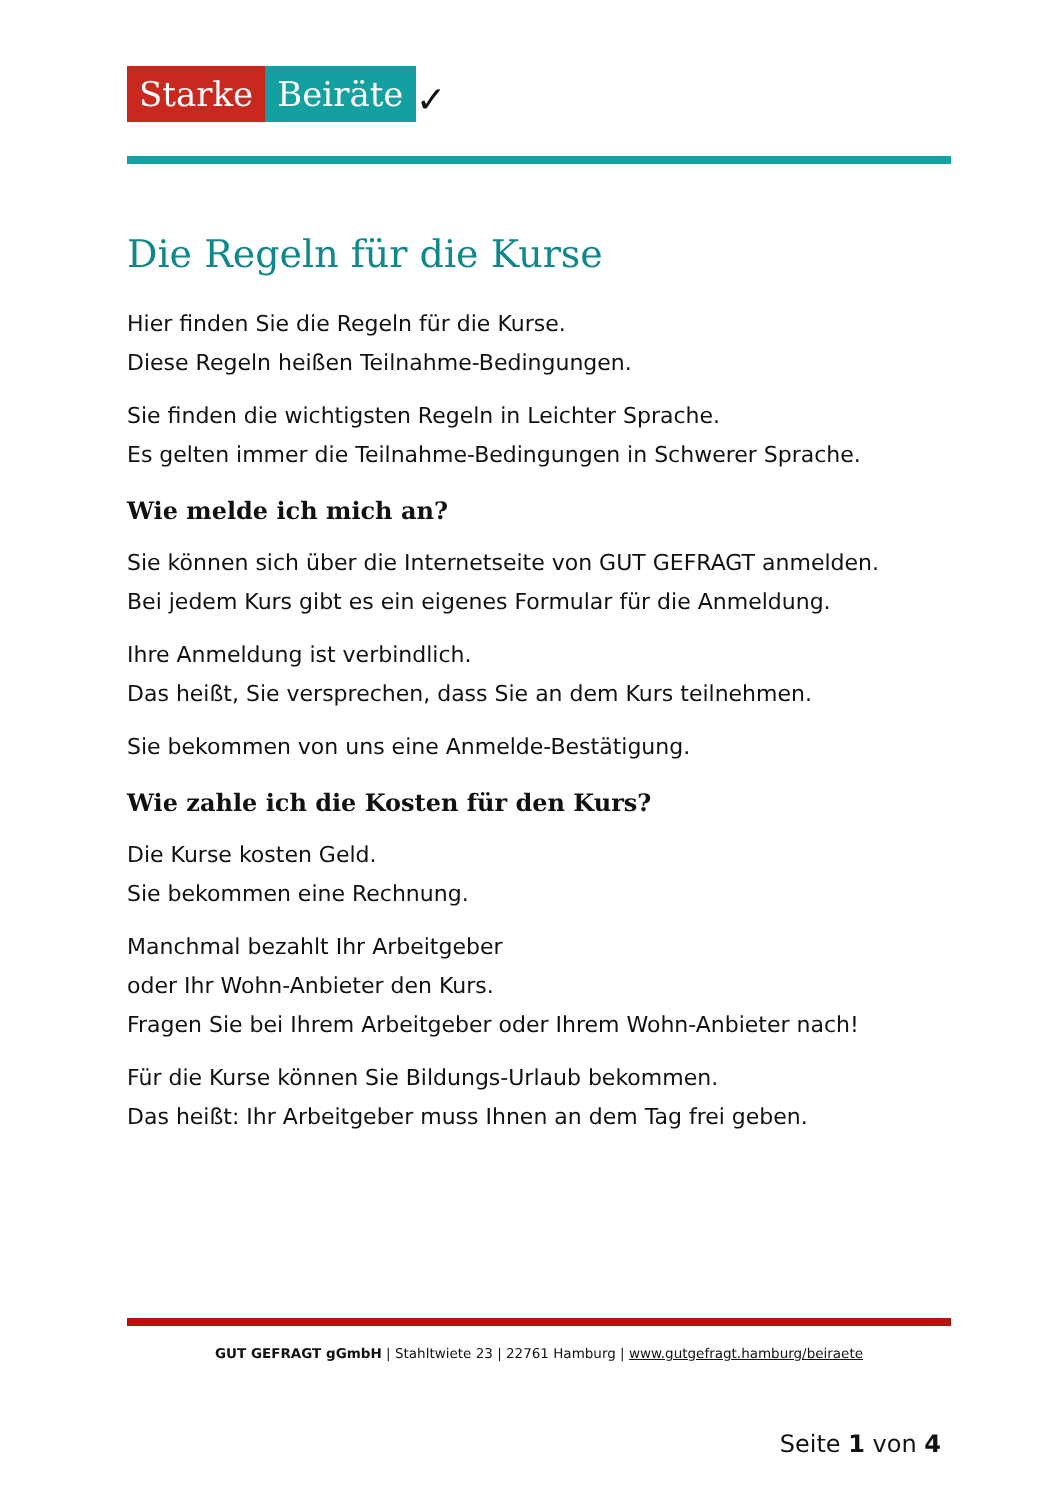Starke Beiräte ✓
Die Regeln für die Kurse
Hier finden Sie die Regeln für die Kurse.
Diese Regeln heißen Teilnahme-Bedingungen.
Sie finden die wichtigsten Regeln in Leichter Sprache.
Es gelten immer die Teilnahme-Bedingungen in Schwerer Sprache.
Wie melde ich mich an?
Sie können sich über die Internetseite von GUT GEFRAGT anmelden.
Bei jedem Kurs gibt es ein eigenes Formular für die Anmeldung.
Ihre Anmeldung ist verbindlich.
Das heißt, Sie versprechen, dass Sie an dem Kurs teilnehmen.
Sie bekommen von uns eine Anmelde-Bestätigung.
Wie zahle ich die Kosten für den Kurs?
Die Kurse kosten Geld.
Sie bekommen eine Rechnung.
Manchmal bezahlt Ihr Arbeitgeber
oder Ihr Wohn-Anbieter den Kurs.
Fragen Sie bei Ihrem Arbeitgeber oder Ihrem Wohn-Anbieter nach!
Für die Kurse können Sie Bildungs-Urlaub bekommen.
Das heißt: Ihr Arbeitgeber muss Ihnen an dem Tag frei geben.
GUT GEFRAGT gGmbH | Stahltwiete 23 | 22761 Hamburg | www.gutgefragt.hamburg/beiraete
Seite 1 von 4